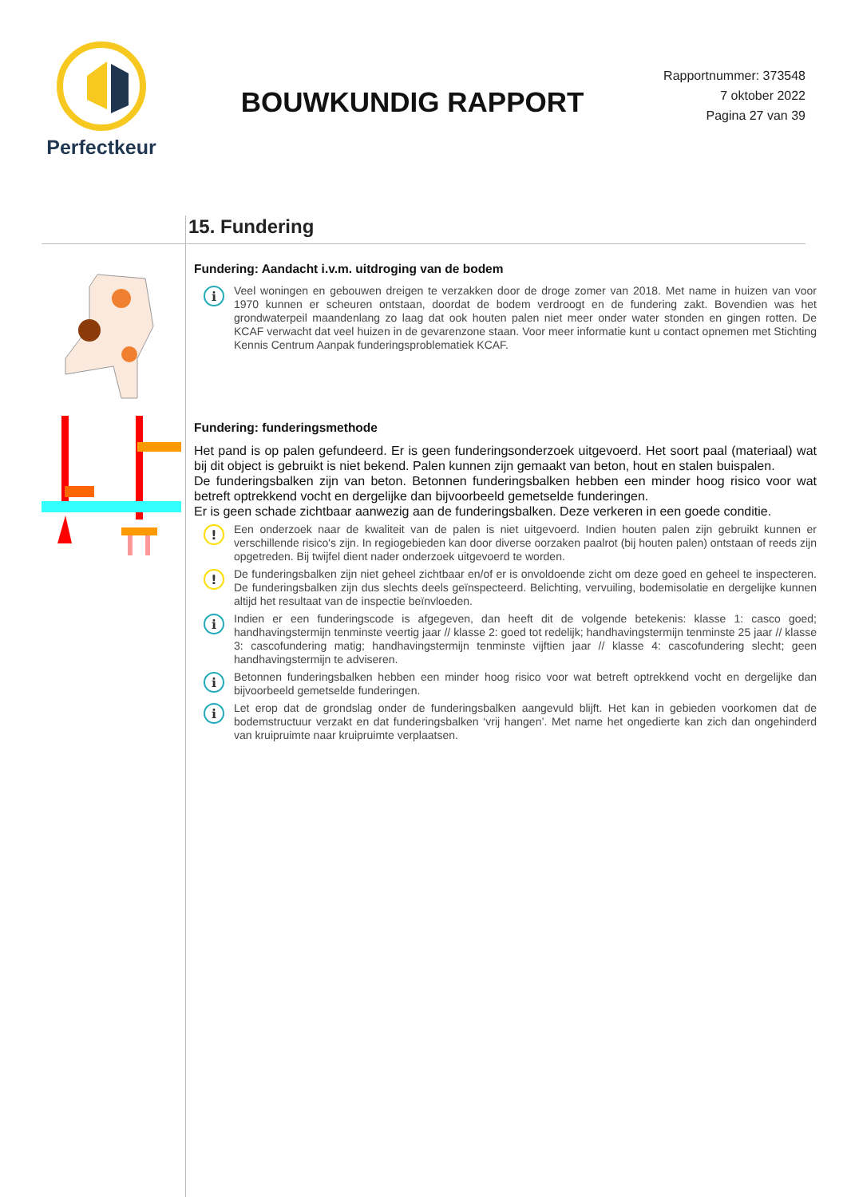Perfectkeur
BOUWKUNDIG RAPPORT
Rapportnummer: 373548
7 oktober 2022
Pagina 27 van 39
15. Fundering
Fundering: Aandacht i.v.m. uitdroging van de bodem
i
Veel woningen en gebouwen dreigen te verzakken door de droge zomer van 2018. Met name in huizen van voor 1970 kunnen er scheuren ontstaan, doordat de bodem verdroogt en de fundering zakt. Bovendien was het grondwaterpeil maandenlang zo laag dat ook houten palen niet meer onder water stonden en gingen rotten. De KCAF verwacht dat veel huizen in de gevarenzone staan. Voor meer informatie kunt u contact opnemen met Stichting Kennis Centrum Aanpak funderingsproblematiek KCAF.
Fundering: funderingsmethode
Het pand is op palen gefundeerd. Er is geen funderingsonderzoek uitgevoerd. Het soort paal (materiaal) wat bij dit object is gebruikt is niet bekend. Palen kunnen zijn gemaakt van beton, hout en stalen buispalen.
De funderingsbalken zijn van beton. Betonnen funderingsbalken hebben een minder hoog risico voor wat betreft optrekkend vocht en dergelijke dan bijvoorbeeld gemetselde funderingen.
Er is geen schade zichtbaar aanwezig aan de funderingsbalken. Deze verkeren in een goede conditie.
!
Een onderzoek naar de kwaliteit van de palen is niet uitgevoerd. Indien houten palen zijn gebruikt kunnen er verschillende risico's zijn. In regiogebieden kan door diverse oorzaken paalrot (bij houten palen) ontstaan of reeds zijn opgetreden. Bij twijfel dient nader onderzoek uitgevoerd te worden.
!
De funderingsbalken zijn niet geheel zichtbaar en/of er is onvoldoende zicht om deze goed en geheel te inspecteren. De funderingsbalken zijn dus slechts deels geïnspecteerd. Belichting, vervuiling, bodemisolatie en dergelijke kunnen altijd het resultaat van de inspectie beïnvloeden.
i
Indien er een funderingscode is afgegeven, dan heeft dit de volgende betekenis: klasse 1: casco goed; handhavingstermijn tenminste veertig jaar // klasse 2: goed tot redelijk; handhavingstermijn tenminste 25 jaar // klasse 3: cascofundering matig; handhavingstermijn tenminste vijftien jaar // klasse 4: cascofundering slecht; geen handhavingstermijn te adviseren.
i
Betonnen funderingsbalken hebben een minder hoog risico voor wat betreft optrekkend vocht en dergelijke dan bijvoorbeeld gemetselde funderingen.
i
Let erop dat de grondslag onder de funderingsbalken aangevuld blijft. Het kan in gebieden voorkomen dat de bodemstructuur verzakt en dat funderingsbalken ‘vrij hangen’. Met name het ongedierte kan zich dan ongehinderd van kruipruimte naar kruipruimte verplaatsen.